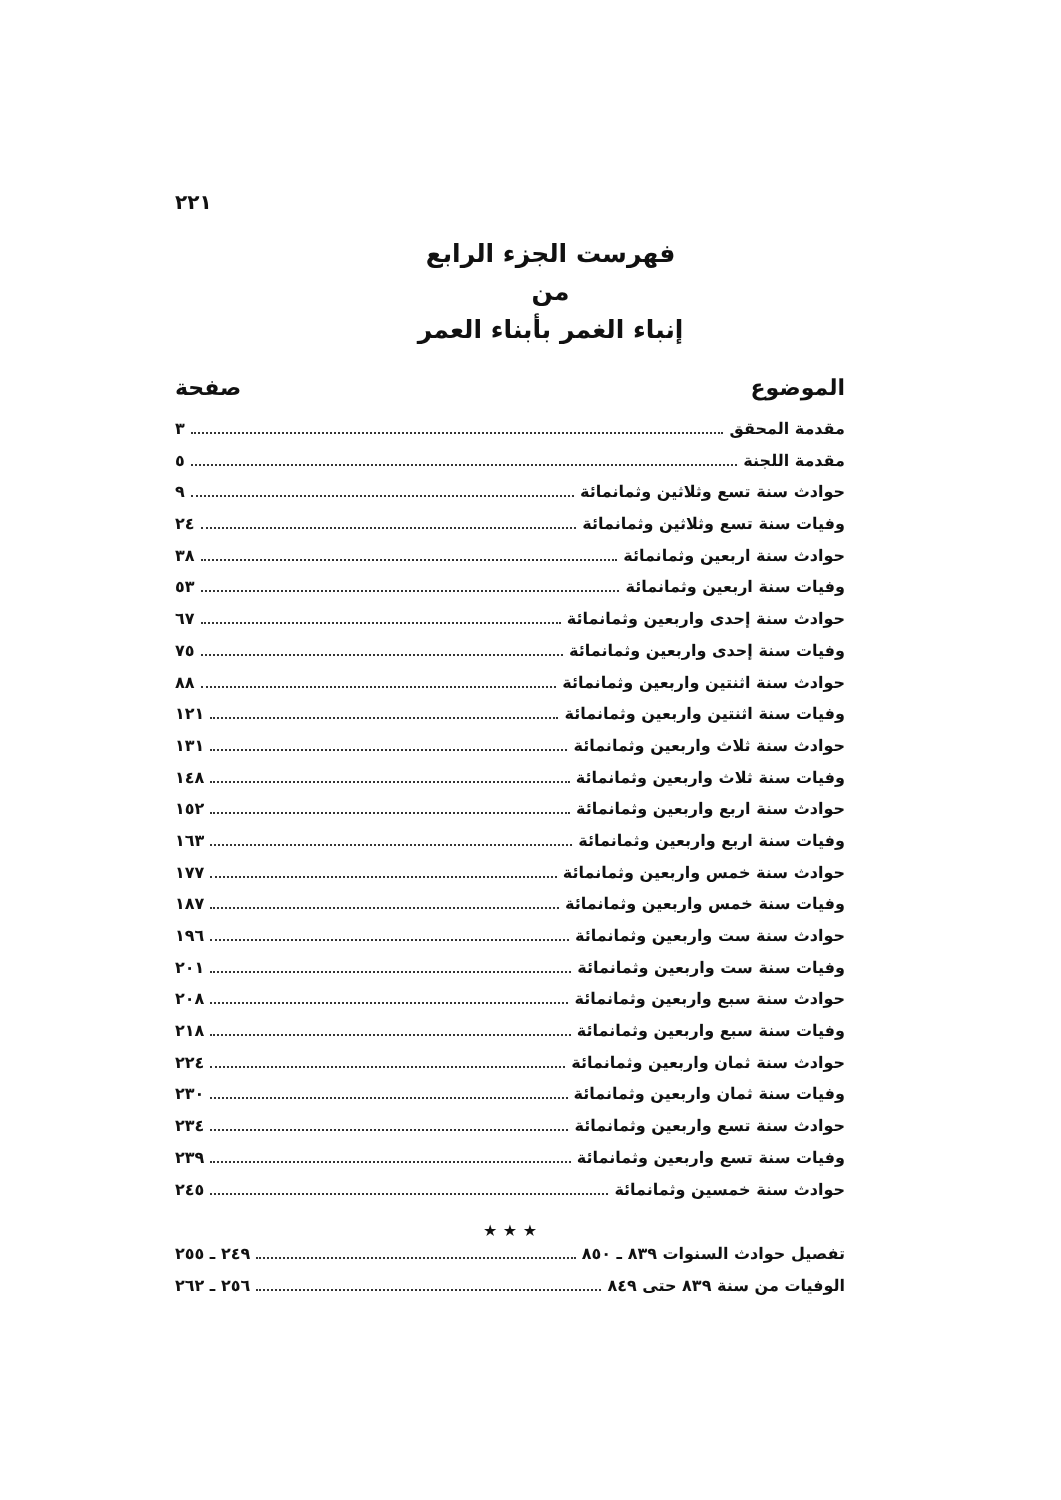٢٢١
فهرست الجزء الرابع
من
إنباء الغمر بأبناء العمر
الموضوع صفحة
مقدمة المحقق ٣
مقدمة اللجنة ٥
حوادث سنة تسع وثلاثين وثمانمائة ٩
وفيات سنة تسع وثلاثين وثمانمائة ٢٤
حوادث سنة اربعين وثمانمائة ٣٨
وفيات سنة اربعين وثمانمائة ٥٣
حوادث سنة إحدى واربعين وثمانمائة ٦٧
وفيات سنة إحدى واربعين وثمانمائة ٧٥
حوادث سنة اثنتين واربعين وثمانمائة ٨٨
وفيات سنة اثنتين واربعين وثمانمائة ١٢١
حوادث سنة ثلاث واربعين وثمانمائة ١٣١
وفيات سنة ثلاث واربعين وثمانمائة ١٤٨
حوادث سنة اربع واربعين وثمانمائة ١٥٢
وفيات سنة اربع واربعين وثمانمائة ١٦٣
حوادث سنة خمس واربعين وثمانمائة ١٧٧
وفيات سنة خمس واربعين وثمانمائة ١٨٧
حوادث سنة ست واربعين وثمانمائة ١٩٦
وفيات سنة ست واربعين وثمانمائة ٢٠١
حوادث سنة سبع واربعين وثمانمائة ٢٠٨
وفيات سنة سبع واربعين وثمانمائة ٢١٨
حوادث سنة ثمان واربعين وثمانمائة ٢٢٤
وفيات سنة ثمان واربعين وثمانمائة ٢٣٠
حوادث سنة تسع واربعين وثمانمائة ٢٣٤
وفيات سنة تسع واربعين وثمانمائة ٢٣٩
حوادث سنة خمسين وثمانمائة ٢٤٥
★ ★ ★
تفصيل حوادث السنوات ٨٣٩ ـ ٨٥٠ ٢٤٩ ـ ٢٥٥
الوفيات من سنة ٨٣٩ حتى ٨٤٩ ٢٥٦ ـ ٢٦٢